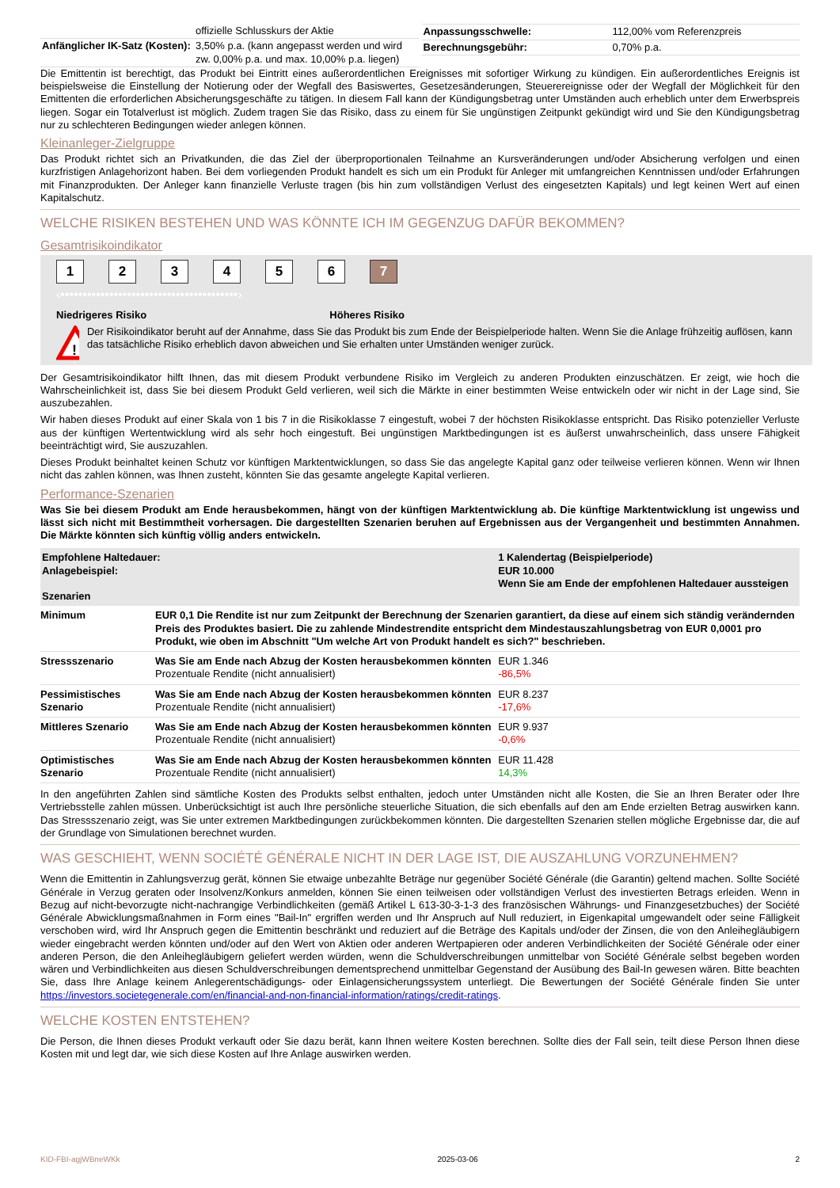| | offizielle Schlusskurs der Aktie |
| Anfänglicher IK-Satz (Kosten): | 3,50% p.a. (kann angepasst werden und wird zw. 0,00% p.a. und max. 10,00% p.a. liegen) |
| Anpassungsschwelle: | 112,00% vom Referenzpreis |
| Berechnungsgebühr: | 0,70% p.a. |
Die Emittentin ist berechtigt, das Produkt bei Eintritt eines außerordentlichen Ereignisses mit sofortiger Wirkung zu kündigen. Ein außerordentliches Ereignis ist beispielsweise die Einstellung der Notierung oder der Wegfall des Basiswertes, Gesetzesänderungen, Steuerereignisse oder der Wegfall der Möglichkeit für den Emittenten die erforderlichen Absicherungsgeschäfte zu tätigen. In diesem Fall kann der Kündigungsbetrag unter Umständen auch erheblich unter dem Erwerbspreis liegen. Sogar ein Totalverlust ist möglich. Zudem tragen Sie das Risiko, dass zu einem für Sie ungünstigen Zeitpunkt gekündigt wird und Sie den Kündigungsbetrag nur zu schlechteren Bedingungen wieder anlegen können.
Kleinanleger-Zielgruppe
Das Produkt richtet sich an Privatkunden, die das Ziel der überproportionalen Teilnahme an Kursveränderungen und/oder Absicherung verfolgen und einen kurzfristigen Anlagehorizont haben. Bei dem vorliegenden Produkt handelt es sich um ein Produkt für Anleger mit umfangreichen Kenntnissen und/oder Erfahrungen mit Finanzprodukten. Der Anleger kann finanzielle Verluste tragen (bis hin zum vollständigen Verlust des eingesetzten Kapitals) und legt keinen Wert auf einen Kapitalschutz.
WELCHE RISIKEN BESTEHEN UND WAS KÖNNTE ICH IM GEGENZUG DAFÜR BEKOMMEN?
Gesamtrisikoindikator
1234567
‹••••••••••••••••••••••••••••••••••••••••›
Niedrigeres Risiko Höheres Risiko
!
Der Risikoindikator beruht auf der Annahme, dass Sie das Produkt bis zum Ende der Beispielperiode halten. Wenn Sie die Anlage frühzeitig auflösen, kann das tatsächliche Risiko erheblich davon abweichen und Sie erhalten unter Umständen weniger zurück.
Der Gesamtrisikoindikator hilft Ihnen, das mit diesem Produkt verbundene Risiko im Vergleich zu anderen Produkten einzuschätzen. Er zeigt, wie hoch die Wahrscheinlichkeit ist, dass Sie bei diesem Produkt Geld verlieren, weil sich die Märkte in einer bestimmten Weise entwickeln oder wir nicht in der Lage sind, Sie auszubezahlen.
Wir haben dieses Produkt auf einer Skala von 1 bis 7 in die Risikoklasse 7 eingestuft, wobei 7 der höchsten Risikoklasse entspricht. Das Risiko potenzieller Verluste aus der künftigen Wertentwicklung wird als sehr hoch eingestuft. Bei ungünstigen Marktbedingungen ist es äußerst unwahrscheinlich, dass unsere Fähigkeit beeinträchtigt wird, Sie auszuzahlen.
Dieses Produkt beinhaltet keinen Schutz vor künftigen Marktentwicklungen, so dass Sie das angelegte Kapital ganz oder teilweise verlieren können. Wenn wir Ihnen nicht das zahlen können, was Ihnen zusteht, könnten Sie das gesamte angelegte Kapital verlieren.
Performance-Szenarien
Was Sie bei diesem Produkt am Ende herausbekommen, hängt von der künftigen Marktentwicklung ab. Die künftige Marktentwicklung ist ungewiss und lässt sich nicht mit Bestimmtheit vorhersagen. Die dargestellten Szenarien beruhen auf Ergebnissen aus der Vergangenheit und bestimmten Annahmen. Die Märkte könnten sich künftig völlig anders entwickeln.
| Empfohlene Haltedauer: Anlagebeispiel: Szenarien | | 1 Kalendertag (Beispielperiode) EUR 10.000 Wenn Sie am Ende der empfohlenen Haltedauer aussteigen |
| Minimum | EUR 0,1 Die Rendite ist nur zum Zeitpunkt der Berechnung der Szenarien garantiert, da diese auf einem sich ständig verändernden Preis des Produktes basiert. Die zu zahlende Mindestrendite entspricht dem Mindestauszahlungsbetrag von EUR 0,0001 pro Produkt, wie oben im Abschnitt "Um welche Art von Produkt handelt es sich?" beschrieben. | |
| Stressszenario | Was Sie am Ende nach Abzug der Kosten herausbekommen könnten Prozentuale Rendite (nicht annualisiert) | EUR 1.346 -86,5% |
| Pessimistisches Szenario | Was Sie am Ende nach Abzug der Kosten herausbekommen könnten Prozentuale Rendite (nicht annualisiert) | EUR 8.237 -17,6% |
| Mittleres Szenario | Was Sie am Ende nach Abzug der Kosten herausbekommen könnten Prozentuale Rendite (nicht annualisiert) | EUR 9.937 -0,6% |
| Optimistisches Szenario | Was Sie am Ende nach Abzug der Kosten herausbekommen könnten Prozentuale Rendite (nicht annualisiert) | EUR 11.428 14,3% |
In den angeführten Zahlen sind sämtliche Kosten des Produkts selbst enthalten, jedoch unter Umständen nicht alle Kosten, die Sie an Ihren Berater oder Ihre Vertriebsstelle zahlen müssen. Unberücksichtigt ist auch Ihre persönliche steuerliche Situation, die sich ebenfalls auf den am Ende erzielten Betrag auswirken kann. Das Stressszenario zeigt, was Sie unter extremen Marktbedingungen zurückbekommen könnten. Die dargestellten Szenarien stellen mögliche Ergebnisse dar, die auf der Grundlage von Simulationen berechnet wurden.
WAS GESCHIEHT, WENN SOCIÉTÉ GÉNÉRALE NICHT IN DER LAGE IST, DIE AUSZAHLUNG VORZUNEHMEN?
Wenn die Emittentin in Zahlungsverzug gerät, können Sie etwaige unbezahlte Beträge nur gegenüber Société Générale (die Garantin) geltend machen. Sollte Société Générale in Verzug geraten oder Insolvenz/Konkurs anmelden, können Sie einen teilweisen oder vollständigen Verlust des investierten Betrags erleiden. Wenn in Bezug auf nicht-bevorzugte nicht-nachrangige Verbindlichkeiten (gemäß Artikel L 613-30-3-1-3 des französischen Währungs- und Finanzgesetzbuches) der Société Générale Abwicklungsmaßnahmen in Form eines "Bail-In" ergriffen werden und Ihr Anspruch auf Null reduziert, in Eigenkapital umgewandelt oder seine Fälligkeit verschoben wird, wird Ihr Anspruch gegen die Emittentin beschränkt und reduziert auf die Beträge des Kapitals und/oder der Zinsen, die von den Anleihegläubigern wieder eingebracht werden könnten und/oder auf den Wert von Aktien oder anderen Wertpapieren oder anderen Verbindlichkeiten der Société Générale oder einer anderen Person, die den Anleihegläubigern geliefert werden würden, wenn die Schuldverschreibungen unmittelbar von Société Générale selbst begeben worden wären und Verbindlichkeiten aus diesen Schuldverschreibungen dementsprechend unmittelbar Gegenstand der Ausübung des Bail-In gewesen wären. Bitte beachten Sie, dass Ihre Anlage keinem Anlegerentschädigungs- oder Einlagensicherungssystem unterliegt. Die Bewertungen der Société Générale finden Sie unter https://investors.societegenerale.com/en/financial-and-non-financial-information/ratings/credit-ratings.
WELCHE KOSTEN ENTSTEHEN?
Die Person, die Ihnen dieses Produkt verkauft oder Sie dazu berät, kann Ihnen weitere Kosten berechnen. Sollte dies der Fall sein, teilt diese Person Ihnen diese Kosten mit und legt dar, wie sich diese Kosten auf Ihre Anlage auswirken werden.
KID-FBI-agjWBneWKk 2025-03-06 2